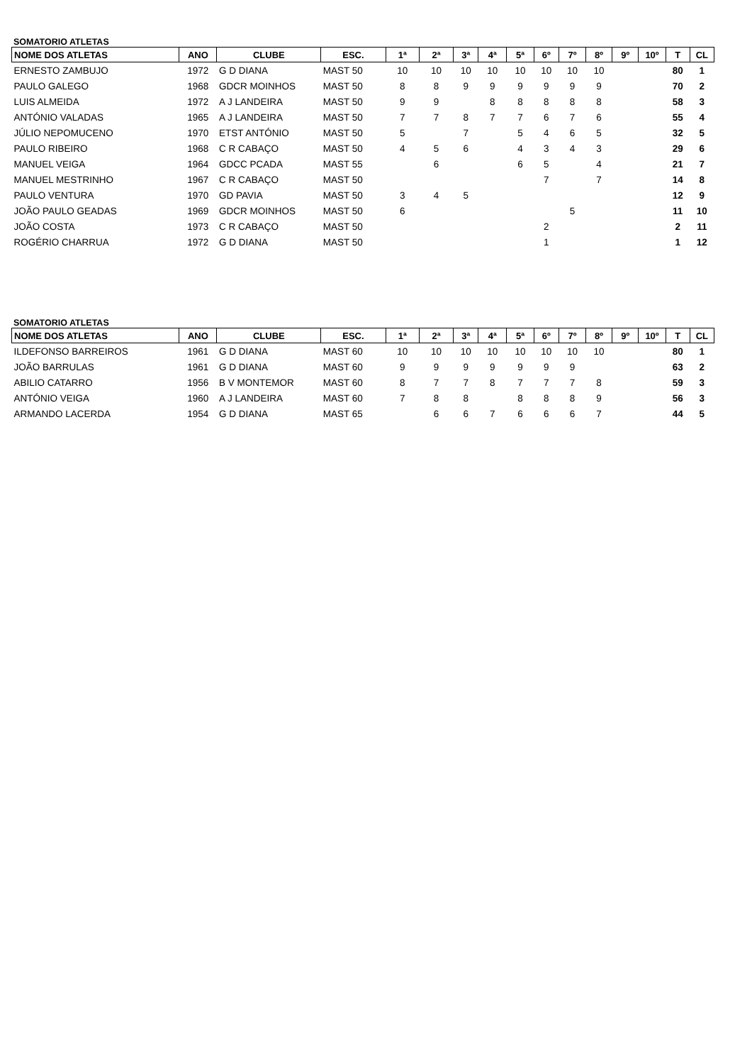SOMATORIO ATLETAS
| NOME DOS ATLETAS | ANO | CLUBE | ESC. | 1ª | 2ª | 3ª | 4ª | 5ª | 6º | 7º | 8º | 9º | 10º | T | CL |
| --- | --- | --- | --- | --- | --- | --- | --- | --- | --- | --- | --- | --- | --- | --- | --- |
| ERNESTO ZAMBUJO | 1972 | G D DIANA | MAST 50 | 10 | 10 | 10 | 10 | 10 | 10 | 10 | 10 | | | 80 | 1 |
| PAULO GALEGO | 1968 | GDCR MOINHOS | MAST 50 | 8 | 8 | 9 | 9 | 9 | 9 | 9 | 9 | | | 70 | 2 |
| LUIS ALMEIDA | 1972 | A J LANDEIRA | MAST 50 | 9 | 9 | | 8 | 8 | 8 | 8 | 8 | | | 58 | 3 |
| ANTÓNIO VALADAS | 1965 | A J LANDEIRA | MAST 50 | 7 | 7 | 8 | 7 | 7 | 6 | 7 | 6 | | | 55 | 4 |
| JÚLIO NEPOMUCENO | 1970 | ETST ANTÓNIO | MAST 50 | 5 | | 7 | | 5 | 4 | 6 | 5 | | | 32 | 5 |
| PAULO RIBEIRO | 1968 | C R CABAÇO | MAST 50 | 4 | 5 | 6 | | 4 | 3 | 4 | 3 | | | 29 | 6 |
| MANUEL VEIGA | 1964 | GDCC PCADA | MAST 55 | | 6 | | | 6 | 5 | | 4 | | | 21 | 7 |
| MANUEL MESTRINHO | 1967 | C R CABAÇO | MAST 50 | | | | | | 7 | | 7 | | | 14 | 8 |
| PAULO VENTURA | 1970 | GD PAVIA | MAST 50 | 3 | 4 | 5 | | | | | | | | 12 | 9 |
| JOÃO PAULO GEADAS | 1969 | GDCR MOINHOS | MAST 50 | 6 | | | | | | 5 | | | | 11 | 10 |
| JOÃO COSTA | 1973 | C R CABAÇO | MAST 50 | | | | | | 2 | | | | | 2 | 11 |
| ROGÉRIO CHARRUA | 1972 | G D DIANA | MAST 50 | | | | | | 1 | | | | | 1 | 12 |
SOMATORIO ATLETAS
| NOME DOS ATLETAS | ANO | CLUBE | ESC. | 1ª | 2ª | 3ª | 4ª | 5ª | 6º | 7º | 8º | 9º | 10º | T | CL |
| --- | --- | --- | --- | --- | --- | --- | --- | --- | --- | --- | --- | --- | --- | --- | --- |
| ILDEFONSO BARREIROS | 1961 | G D DIANA | MAST 60 | 10 | 10 | 10 | 10 | 10 | 10 | 10 | 10 | | | 80 | 1 |
| JOÃO BARRULAS | 1961 | G D DIANA | MAST 60 | 9 | 9 | 9 | 9 | 9 | 9 | 9 | | | | 63 | 2 |
| ABILIO CATARRO | 1956 | B V MONTEMOR | MAST 60 | 8 | 7 | 7 | 8 | 7 | 7 | 7 | 8 | | | 59 | 3 |
| ANTÓNIO VEIGA | 1960 | A J LANDEIRA | MAST 60 | 7 | 8 | 8 | | 8 | 8 | 8 | 9 | | | 56 | 3 |
| ARMANDO LACERDA | 1954 | G D DIANA | MAST 65 | | 6 | 6 | 7 | 6 | 6 | 6 | 7 | | | 44 | 5 |